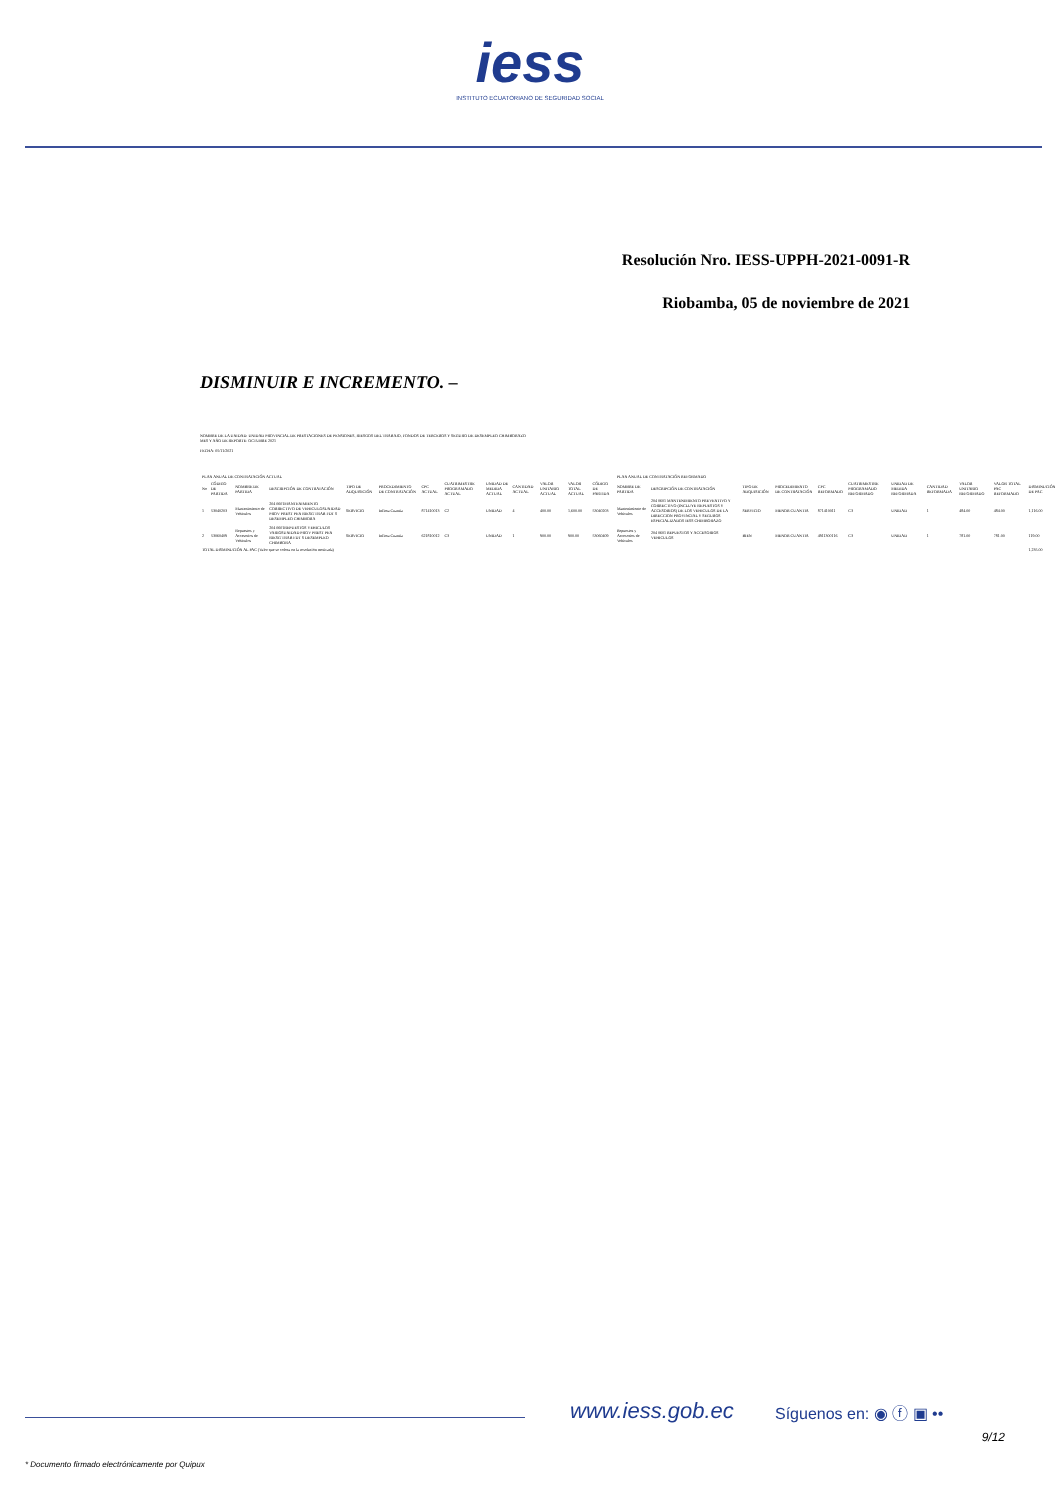iess
INSTITUTO ECUATORIANO DE SEGURIDAD SOCIAL
Resolución Nro. IESS-UPPH-2021-0091-R
Riobamba, 05 de noviembre de 2021
DISMINUIR E INCREMENTO. –
NOMBRE DE LA UNIDAD: UNIDAD PROVINCIAL DE PRESTACIONES DE PENSIONES, RIESGOS DEL TRABAJO, FONDOS DE TERCEROS Y SEGURO DE DESEMPLEO CHIMBORAZO
MES Y AÑO DE REPORTE: OCTUBRE 2021
FECHA: 05/11/2021
| PLAN ANUAL DE CONTRATACIÓN ACTUAL | | | | | | | | | | | | | PLAN ANUAL DE CONTRATACIÓN REFORMADO | | | | | | | | | | |
| No | CÓDIGO DE PARTIDA | NOMBRE DE PARTIDA | DESCRIPCIÓN DE CONTRATACIÓN | TIPO DE ADQUISICIÓN | PROCEDIMIENTO DE CONTRATACIÓN | CPC ACTUAL | CUATRIMESTRE PROGRAMADO ACTUAL | UNIDAD DE MEDIDA ACTUAL | CANTIDAD ACTUAL | VALOR UNITARIO ACTUAL | VALOR TOTAL ACTUAL | CÓDIGO DE PARTIDA | NOMBRE DE PARTIDA | DESCRIPCIÓN DE CONTRATACIÓN | TIPO DE ADQUISICIÓN | PROCEDIMIENTO DE CONTRATACIÓN | CPC REFORMADO | CUATRIMESTRE PROGRAMADO REFORMADO | UNIDAD DE MEDIDA REFORMADA | CANTIDAD REFORMADA | VALOR UNITARIO REFORMADO | VALOR TOTAL PAC REFORMADO | DISMINUCIÓN DE PAC |
| 1 | 53040203 | Mantenimiento de Vehículos | 204 0601MANTENIMIENTO CORRECTIVO DE VEHICULOSUNIDAD PROV PREST PEN RIESG TRAB FDT S DESEMPLEO CHIMBORA | SERVICIO | Infima Cuantía | 871410013 | C2 | UNIDAD | 4 | 400.00 | 1,600.00 | 53040203 | Mantenimiento de Vehículos | 204 0601 MANTENIMIENTO PREVENTIVO Y CORRECTIVO (INCLUYE REPUESTOS Y ACCESORIOS) DE LOS VEHICULOS DE LA DIRECCION PROVINCIAL Y SEGUROS ESPECIALIZADOS IESS CHIMBORAZO | SERVICIO | MENOR CUANTIA | 871410011 | C3 | UNIDAD | 1 | 484.00 | 484.00 | 1,116.00 |
| 2 | 53060409 | Repuestos y Accesorios de Vehículos | 204 0601REPUESTOS VEHICULOS VARIOSUNIDAD PROV PREST PEN RIESG TRAB FDT S DESEMPLEO CHIMBORA | SERVICIO | Infima Cuantía | 621810012 | C3 | UNIDAD | 1 | 900.00 | 900.00 | 53060409 | Repuestos y Accesorios de Vehículos | 204 0601 REPUESTOS Y ACCESORIOS VEHICULOS | BIEN | MENOR CUANTIA | 4911300116 | C3 | UNIDAD | 1 | 781.00 | 781.00 | 119.00 |
| TOTAL DISMINUCIÓN AL PAC (Valor que se coloca en la resolución motivada) | | | | | | | | | | | | | | | | | | | | | | | 1,235.00 |
www.iess.gob.ec Síguenos en: ◉ ⓕ ▣ ••
9/12
* Documento firmado electrónicamente por Quipux